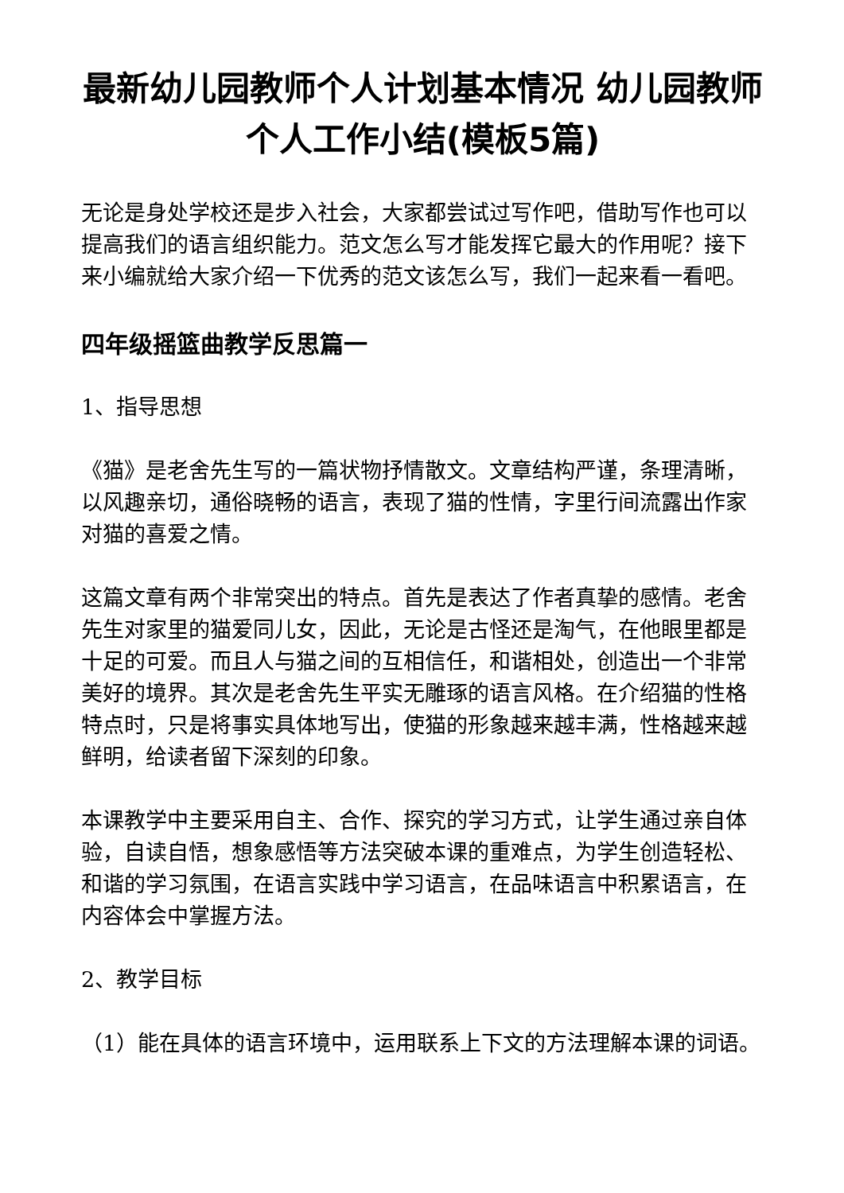最新幼儿园教师个人计划基本情况 幼儿园教师个人工作小结(模板5篇)
无论是身处学校还是步入社会，大家都尝试过写作吧，借助写作也可以提高我们的语言组织能力。范文怎么写才能发挥它最大的作用呢？接下来小编就给大家介绍一下优秀的范文该怎么写，我们一起来看一看吧。
四年级摇篮曲教学反思篇一
1、指导思想
《猫》是老舍先生写的一篇状物抒情散文。文章结构严谨，条理清晰，以风趣亲切，通俗晓畅的语言，表现了猫的性情，字里行间流露出作家对猫的喜爱之情。
这篇文章有两个非常突出的特点。首先是表达了作者真挚的感情。老舍先生对家里的猫爱同儿女，因此，无论是古怪还是淘气，在他眼里都是十足的可爱。而且人与猫之间的互相信任，和谐相处，创造出一个非常美好的境界。其次是老舍先生平实无雕琢的语言风格。在介绍猫的性格特点时，只是将事实具体地写出，使猫的形象越来越丰满，性格越来越鲜明，给读者留下深刻的印象。
本课教学中主要采用自主、合作、探究的学习方式，让学生通过亲自体验，自读自悟，想象感悟等方法突破本课的重难点，为学生创造轻松、和谐的学习氛围，在语言实践中学习语言，在品味语言中积累语言，在内容体会中掌握方法。
2、教学目标
（1）能在具体的语言环境中，运用联系上下文的方法理解本课的词语。